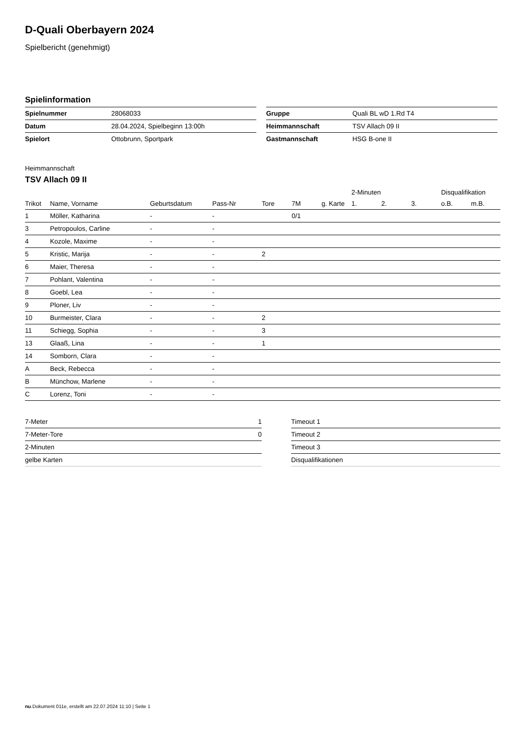D-Quali Oberbayern 2024
Spielbericht (genehmigt)
Spielinformation
| Spielnummer | 28068033 |
| Datum | 28.04.2024, Spielbeginn 13:00h |
| Spielort | Ottobrunn, Sportpark |
| Gruppe | Quali BL wD 1.Rd T4 |
| Heimmannschaft | TSV Allach 09 II |
| Gastmannschaft | HSG B-one II |
Heimmannschaft
TSV Allach 09 II
| | | | | | | | 2-Minuten | | | Disqualifikation | |
| --- | --- | --- | --- | --- | --- | --- | --- | --- | --- | --- | --- |
| Trikot | Name, Vorname | Geburtsdatum | Pass-Nr | Tore | 7M | g. Karte | 1. | 2. | 3. | o.B. | m.B. |
| 1 | Möller, Katharina | - | - | | 0/1 | | | | | | |
| 3 | Petropoulos, Carline | - | - | | | | | | | | |
| 4 | Kozole, Maxime | - | - | | | | | | | | |
| 5 | Kristic, Marija | - | - | 2 | | | | | | | |
| 6 | Maier, Theresa | - | - | | | | | | | | |
| 7 | Pohlant, Valentina | - | - | | | | | | | | |
| 8 | Goebl, Lea | - | - | | | | | | | | |
| 9 | Ploner, Liv | - | - | | | | | | | | |
| 10 | Burmeister, Clara | - | - | 2 | | | | | | | |
| 11 | Schiegg, Sophia | - | - | 3 | | | | | | | |
| 13 | Glaaß, Lina | - | - | 1 | | | | | | | |
| 14 | Somborn, Clara | - | - | | | | | | | | |
| A | Beck, Rebecca | - | - | | | | | | | | |
| B | Münchow, Marlene | - | - | | | | | | | | |
| C | Lorenz, Toni | - | - | | | | | | | | |
| 7-Meter | 1 |
| 7-Meter-Tore | 0 |
| 2-Minuten | |
| gelbe Karten | |
| Timeout 1 |
| Timeout 2 |
| Timeout 3 |
| Disqualifikationen |
nu.Dokument 011e, erstellt am 22.07.2024 11:10 | Seite 1